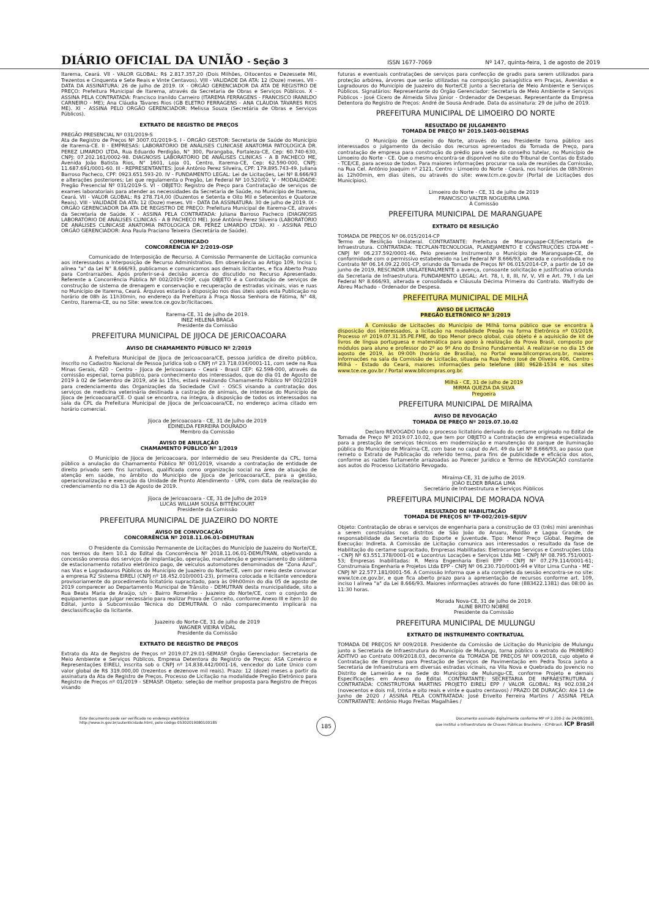DIÁRIO OFICIAL DA UNIÃO - Seção 3
ISSN 1677-7069 Nº 147, quinta-feira, 1 de agosto de 2019
Itarema, Ceará. VII - VALOR GLOBAL: R$ 2.817.357,20 (Dois Milhões, Oitocentos e Dezessete Mil, Trezentos e Cinquenta e Sete Reais e Vinte Centavos). VIII - VALIDADE DA ATA: 12 (Doze) meses. VII - DATA DA ASSINATURA: 26 de julho de 2019. IX - ORGÃO GERENCIADOR DA ATA DE REGISTRO DE PREÇO: Prefeitura Municipal de Itarema, através da Secretaria de Obras e Serviços Públicos. X - ASSINA PELA CONTRATADA: Francisco Iranildo Carneiro (ITAREMA FERRAGENS - FRANCISCO IRANILDO CARNEIRO - ME); Ana Cláudia Távares Rios (GB ELETRO FERRAGENS - ANA CLÁUDIA TÁVARES RIOS ME). XI - ASSINA PELO ORGÃO GERENCIADOR: Melissa Souza (Secretária de Obras e Serviços Públicos).
EXTRATO DE REGISTRO DE PREÇOS
PREGÃO PRESENCIAL Nº 031/2019-S
Ata de Registro de Preços Nº 3007.01/2019-S. I - ÓRGÃO GESTOR: Secretaria de Saúde do Município de Itarema-CE. II - EMPRESAS: LABORATÓRIO DE ANÁLISES CLINICASE ANATOMIA PATOLOGICA DR. PEREZ LIMARDO LTDA, Rua Eduardo Perdigão, N° 300, Parangaba, Fortaleza-CE, Cep: 60.740-630, CNPJ: 07.202.161/0002-98. DIAGNOSIS LABORATÓRIO DE ANÁLISES CLINICAS - A B PACHECO ME, Avenida João Batista Rios, N° 1601, Loja 01, Centro, Itarema-CE, Cep: 62.590-000, CNPJ: 11.687.691/0001-60. III - REPRESENTANTES: José Antônio Perez Silveira, CPF: 179.895.743-49. Juliana Barroso Pacheco, CPF: 0923.651.593-20. IV - FUNDAMENTO LEGAL: Lei de Licitações, Lei Nº 8.666/93 e alterações posteriores; Lei que regulamenta o Pregão, Lei Federal Nº 10.520/02. V - MODALIDADE: Pregão Presencial Nº 031/2019-S. VI - OBJETO: Registro de Preço para Contratação de serviços de exames laboratoriais para atender as necessidades da Secretaria de Saúde, no Município de Itarema, Ceará. VII - VALOR GLOBAL: R$ 278.714,00 (Duzentos e Setenta e Oito Mil e Setecentos e Quatorze Reais). VIII - VALIDADE DA ATA: 12 (Doze) meses. VII - DATA DA ASSINATURA: 30 de julho de 2019. IX - ORGÃO GERENCIADOR DA ATA DE REGISTRO DE PREÇO: Prefeitura Municipal de Itarema-CE, através da Secretaria de Saúde. X - ASSINA PELA CONTRATADA: Juliana Barroso Pacheco (DIAGNOSIS LABORATÓRIO DE ANÁLISES CLINICAS - A B PACHECO ME). José Antônio Perez Silveira (LABORATÓRIO DE ANÁLISES CLINICASE ANATOMIA PATOLOGICA DR. PEREZ LIMARDO LTDA). XI - ASSINA PELO ORGÃO GERENCIADOR: Ana Paula Praciano Teixeira (Secretária de Saúde).
COMUNICADO
CONCORRÊNCIA Nº 2/2019-OSP
Comunicado de Interposição de Recurso. A Comissão Permanente de Licitação comunica aos interessados a Interposição de Recurso Administrativo. Em observância ao Artigo 109, Inciso I, alínea "a" da Lei N° 8.666/93, publicamos e comunicamos aos demais licitantes, e fica Aberto Prazo para Contrarrazões. Após proferir-se-á decisão acerca do discutido no Recurso Apresentado. Referente a Concorrência Pública Nº 002/2019-OSP, cujo OBJETO é a Contratação de serviços de construção de sistema de drenagem e conservação e recuperação de estradas vicinais, vias e ruas no Município de Itarema, Ceará. Arquivos estarão à disposição nos dias úteis após esta Publicação no horário de 08h às 11h30min, no endereço da Prefeitura à Praça Nossa Senhora de Fátima, N° 48, Centro, Itarema-CE, ou no Site: www.tce.ce.gov.br/licitacoes.
Itarema-CE, 31 de julho de 2019.
INEZ HELENA BRAGA
Presidente da Comissão
PREFEITURA MUNICIPAL DE JIJOCA DE JERICOACOARA
AVISO DE CHAMAMENTO PÚBLICO Nº 2/2019
A Prefeitura Municipal de Jijoca de Jericoacoara/CE, pessoa jurídica de direito público, inscrito no Cadastro Nacional de Pessoa Jurídica sob o CNPJ nº 23.718.034/0001-11, com sede na Rua Minas Gerais, 420 - Centro - Jijoca de Jericoacoara - Ceará - Brasil CEP: 62.598-000, através da comissão especial, torna público, para conhecimento dos interessados, que do dia 01 de Agosto de 2019 à 02 de Setembro de 2019, até às 15hs, estará realizando Chamamento Público Nº 002/2019 para credenciamento das Organizações da Sociedade Civil - OSCS visando a contratação dos serviços de medicina veterinária destinada a castração de animais, de interesse do Município de Jijoca de Jericoacoara/CE. O qual se encontra, na íntegra, à disposição de todos os interessados na sala da CPL da Prefeitura Municipal de Jijoca de Jericoacoara/CE, no endereço acima citado em horário comercial.
Jijoca de Jericoacoara - CE, 31 de Julho de 2019
EDINELDA FERREIRA DOURADO
Membro da Comissão
AVISO DE ANULAÇÃO
CHAMAMENTO PÚBLICO Nº 1/2019
O Município de Jijoca de Jericoacoara, por intermédio de seu Presidente da CPL, torna público a anulação do Chamamento Público Nº 001/2019, visando a contratação de entidade de direito privado sem fins lucrativos, qualificada como organização social na área de atuação de atenção em saúde, no âmbito do Município de Jijoca de Jericoacoara/CE, para a gestão, operacionalização e execução da Unidade de Pronto Atendimento - UPA, com data de realização do credenciamento no dia 13 de Agosto de 2019.
Jijoca de Jericoacoara - CE, 31 de Julho de 2019
LUCAS WILLIAM SOUSA BITTENCOURT
Presidente da Comissão
PREFEITURA MUNICIPAL DE JUAZEIRO DO NORTE
AVISO DE CONVOCAÇÃO
CONCORRÊNCIA Nº 2018.11.06.01-DEMUTRAN
O Presidente da Comissão Permanente de Licitações do Município de Juazeiro do Norte/CE, nos termos do item 10.1 do Edital da Concorrência Nº 2018.11.06.01-DEMUTRAN, objetivando a concessão onerosa dos serviços de implantação, operação, manutenção e gerenciamento do sistema de estacionamento rotativo eletrônico pago, de veículos automotores denominados de "Zona Azul", nas Vias e Logradouros Públicos do Município de Juazeiro do Norte/CE, vem por meio deste convocar a empresa R2 Sistema EIRELI (CNPJ nº 18.452.010/0001-23), primeira colocada e licitante vencedora provisoriamente do procedimento licitatório supracitado, para às 09h00min do dia 05 de agosto de 2019 comparecer ao Departamento Municipal de Trânsito - DEMUTRAN desta municipalidade, sito a Rua Beata Maria de Araújo, s/n - Bairro Romeirão - Juazeiro do Norte/CE, com o conjunto de equipamentos que julgar necessário para realizar Prova de Conceito, conforme Anexo III e item 10 do Edital, junto à Subcomissão Técnica do DEMUTRAN. O não comparecimento implicará na desclassificação da licitante.
Juazeiro do Norte-CE, 31 de julho de 2019
WAGNER VIEIRA VIDAL
Presidente da Comissão
EXTRATO DE REGISTRO DE PREÇOS
Extrato da Ata de Registro de Preços nº 2019.07.29.01-SEMASP. Órgão Gerenciador: Secretaria de Meio Ambiente e Serviços Públicos. Empresa Detentora do Registro de Preços: ASA Comércio e Representações EIRELI, inscrita sob o CNPJ nº 14.838.442/0001-16, vencedor do Lote Único com valor global de R$ 319.000,00 (trezentos e dezenove mil reais). Prazo: 12 (doze) meses a partir da assinatura da Ata de Registro de Preços. Processo de Licitação na modalidade Pregão Eletrônico para Registro de Preços nº 01/2019 - SEMASP. Objeto: seleção de melhor proposta para Registro de Preços visando
futuras e eventuais contratações de serviços para confecção de gradis para serem utilizados para proteção arbórea, árvores que serão utilizadas na composição paisagística em Praças, Avenidas e Logradouros do Município de Juazeiro do Norte/CE junto a Secretaria de Meio Ambiente e Serviços Públicos. Signatários: Representante do Órgão Gerenciador: Secretaria de Meio Ambiente e Serviços Públicos - José Cícero de Almeida Silva Júnior - Ordenador de Despesas. Representante da Empresa Detentora do Registro de Preços: André de Sousa Andrade. Data da assinatura: 29 de julho de 2019.
PREFEITURA MUNICIPAL DE LIMOEIRO DO NORTE
RESULTADO DE JULGAMENTO
TOMADA DE PREÇO Nº 2019.1403-001SEMAS
O Município de Limoeiro do Norte, através do seu Presidente torna público aos interessados o julgamento da decisão dos recursos apresentados da Tomada de Preço, para contratação de empresa para construção do prédio para sede do conselho tutelar, no Município de Limoeiro do Norte - CE. Que o mesmo encontra-se disponível no site do Tribunal de Contas do Estado - TCE/CE, para acesso de todos. Para maiores informações procurar na sala de reuniões da Comissão, na Rua Cel. Antônio Joaquim nº 2121, Centro - Limoeiro do Norte - Ceará, nos horários de 08h30min às 12h00min, em dias úteis, ou através do site: www.tcm.ce.gov.br (Portal de Licitações dos Municípios).
Limoeiro do Norte - CE, 31 de julho de 2019
FRANCISCO VALTER NOGUEIRA LIMA
À Comissão
PREFEITURA MUNICIPAL DE MARANGUAPE
EXTRATO DE RESILIÇÃO
TOMADA DE PREÇOS Nº 06.015/2014-CP
Termo de Resilição Unilateral. CONTRATANTE: Prefeitura de Maranguape-CE/Secretaria de Infraestrutura. CONTRATADA: TECPLAN-TECNOLOGIA, PLANEJAMENTO E CONSTRUÇÕES LTDA-ME - CNPJ Nº 06.237.592/0001-46. Pelo presente Instrumento o Município de Maranguape-CE, de conformidade com o permissivo estabelecido na Lei Federal Nº 8.666/93, alterada e consolidada e no Contrato Nº 06.14.09.22.001-CP, oriundo da Tomada de Preços Nº 06.015/2014-CP, a partir de 10 de junho de 2019, RESCINDIR UNILATERALMENTE a avença, consoante solicitação e justificativa oriunda da Secretaria de Infraestrutura. FUNDAMENTO LEGAL: Art. 78, I, II, III, IV, V, VII e Art. 79, I da Lei Federal Nº 8.666/93, alterada e consolidada e Cláusula Décima Primeira do Contrato. Walfrydo de Abreu Machado - Ordenador de Despesa.
PREFEITURA MUNICIPAL DE MILHÃ
AVISO DE LICITAÇÃO
PREGÃO ELETRÔNICO Nº 3/2019
A Comissão de Licitações do Município de Milhã torna público que se encontra à disposição dos interessados, a licitação na modalidade Pregão na forma Eletrônica nº 03/2019, Processo nº 2019.07.31.35.PE.FME, do tipo Menor preço global, cujo objeto é a aquisição de kit de livros de língua portuguesa e matemática para apoio à realização da Prova Brasil, composto por módulos para aluno e professor do 2º ao 9º Ano do Ensino Fundamental. A realizar-se no dia 15 de agosto de 2019, às 09:00h (horário de Brasília), no Portal www.bllcompras.org.br, maiores informações na sala da Comissão de Licitação, situada na Rua Pedro José de Oliveira 406, Centro - Milhã - Estado do Ceará, maiores informações pelo telefone (88) 9628-1534 e nos sites www.tce.ce.gov.br / Portal www.bllcompras.org.br.
Milhã - CE, 31 de julho de 2019
MIRMA QUEZIA DA SILVA
Pregoeira
PREFEITURA MUNICIPAL DE MIRAÍMA
AVISO DE REVOGAÇÃO
TOMADA DE PREÇO Nº 2019.07.10.02
Declaro REVOGADO todo o processo licitatório derivado do certame originado no Edital de Tomada de Preço Nº 2019.07.10.02, que tem por OBJETO a Contratação de empresa especializada para a prestação de serviços técnicos em modernização e manutenção do parque de iluminação pública do Município de Miraíma-CE, com base no caput do Art. 49 da Lei Nº 8.666/93, ao passo que remeto o Extrato de Publicação do referido termo, para fins de publicidade e eficácia dos atos, conforme as razões fartamente arrazoadas ao Parecer Jurídico e Termo de REVOGAÇÃO constante aos autos do Processo Licitatório Revogado.
Miraíma-CE, 31 de julho de 2019.
JOÃO ELDER BRAGA LIMA
Secretário de Infraestrutura e Serviços Públicos
PREFEITURA MUNICIPAL DE MORADA NOVA
RESULTADO DE HABILITAÇÃO
TOMADA DE PREÇOS Nº TP-002/2019-SEJUV
Objeto: Contratação de obras e serviços de engenharia para a construção de 03 (três) mini areninhas a serem construídas nos distritos de São João do Aruaru, Roldão e Lagoa Grande, de responsabilidade da Secretaria do Esporte e Juventude. Tipo: Menor Preço Global. Regime de Execução: Indireta. A Comissão de Licitação comunica aos interessados o resultado da fase de Habilitação do certame supracitado, Empresas Habilitadas: Eletrocampo Serviços e Construções Ltda - CNPJ Nº 63.551.378/0001-01 e Locontrus Locações e Serviços Ltda ME - CNPJ Nº 08.795.751/0001-53; Empresas Inabilitadas: R. Meira Engenharia Eireli EPP - CNPJ Nº 07.279.114/0001-61; Construmaia Engenharia e Projetos Ltda EPP - CNPJ Nº 06.230.710/0001-94 e Vitor Lima Cunha - ME - CNPJ Nº 22.577.181/0001-56. A Comissão Informa que a ata completa da sessão encontra-se no site: www.tce.ce.gov.br, e que fica aberto prazo para a apresentação de recursos conforme art. 109, inciso I alínea "a" da Lei 8.666/93. Maiores informações através do fone (883422.1381) das 08:00 às 11:30 horas.
Morada Nova-CE, 31 de julho de 2019.
ALINE BRITO NOBRE
Presidente da Comissão
PREFEITURA MUNICIPAL DE MULUNGU
EXTRATO DE INSTRUMENTO CONTRATUAL
TOMADA DE PREÇOS Nº 009/2018. Presidente da Comissão de Licitação do Município de Mulungu junto a Secretaria de Infraestrutura do Município de Mulungu, torna público o extrato do PRIMEIRO ADITIVO ao Contrato 009/2018.03, decorrente da TOMADA DE PREÇOS Nº 009/2018, cujo objeto é Contratação de Empresa para Prestação de Serviços de Pavimentação em Pedra Tosca junto a Secretaria de Infraestrutura em diversas estradas vicinais, na Vila Nova e Quebrada do Jovencio no Distrito de Lameirão e na Sede do Município de Mulungu-CE, conforme Projeto e demais Especificações em Anexo do Edital. CONTRATANTE: SECRETARIA DE INFRAESTRUTURA / CONTRATADA: CONSTRUTORA MARTINS PROJETO EIRELI EPP / VALOR GLOBAL: R$ 902.038,24 (novecentos e dois mil, trinta e oito reais e vinte e quatro centavos) / PRAZO DE DURAÇÃO: Até 13 de Junho de 2020 / ASSINA PELA CONTRATADA: José Erivelto Ferreira Martins / ASSINA PELA CONTRATANTE: Antônio Hugo Freitas Magalhães /
Este documento pode ser verificado no endereço eletrônico
http://www.in.gov.br/autenticidade.html, pelo código 05302019080100185
185
Documento assinado digitalmente conforme MP nº 2.200-2 de 24/08/2001,
que institui a Infraestrutura de Chaves Públicas Brasileira - ICP-Brasil. ICP Brasil